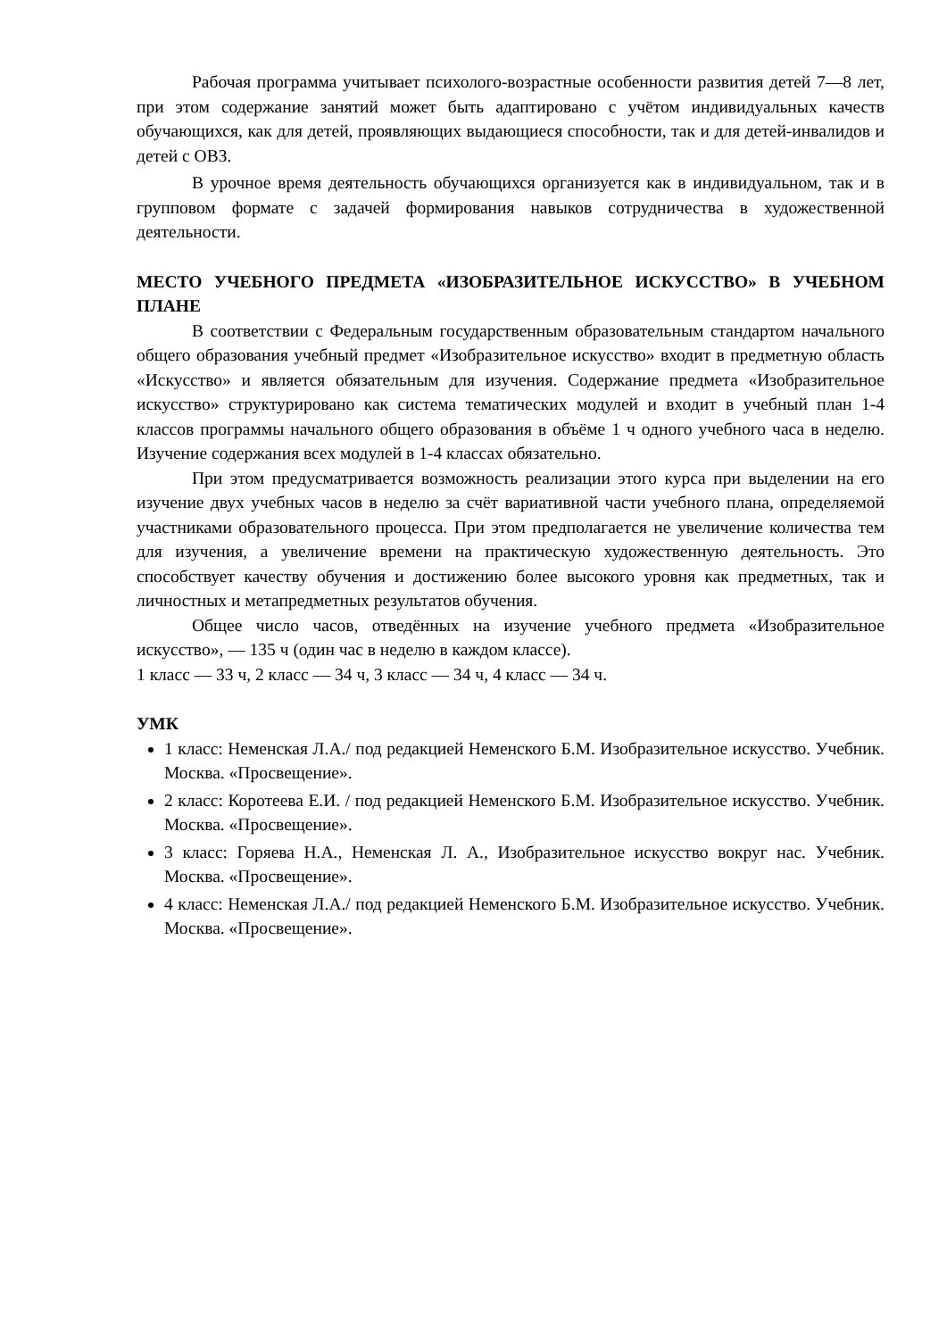Рабочая программа учитывает психолого-возрастные особенности развития детей 7—8 лет, при этом содержание занятий может быть адаптировано с учётом индивидуальных качеств обучающихся, как для детей, проявляющих выдающиеся способности, так и для детей-инвалидов и детей с ОВЗ.
В урочное время деятельность обучающихся организуется как в индивидуальном, так и в групповом формате с задачей формирования навыков сотрудничества в художественной деятельности.
МЕСТО УЧЕБНОГО ПРЕДМЕТА «ИЗОБРАЗИТЕЛЬНОЕ ИСКУССТВО» В УЧЕБНОМ ПЛАНЕ
В соответствии с Федеральным государственным образовательным стандартом начального общего образования учебный предмет «Изобразительное искусство» входит в предметную область «Искусство» и является обязательным для изучения. Содержание предмета «Изобразительное искусство» структурировано как система тематических модулей и входит в учебный план 1-4 классов программы начального общего образования в объёме 1 ч одного учебного часа в неделю. Изучение содержания всех модулей в 1-4 классах обязательно.
При этом предусматривается возможность реализации этого курса при выделении на его изучение двух учебных часов в неделю за счёт вариативной части учебного плана, определяемой участниками образовательного процесса. При этом предполагается не увеличение количества тем для изучения, а увеличение времени на практическую художественную деятельность. Это способствует качеству обучения и достижению более высокого уровня как предметных, так и личностных и метапредметных результатов обучения.
Общее число часов, отведённых на изучение учебного предмета «Изобразительное искусство», — 135 ч (один час в неделю в каждом классе).
1 класс — 33 ч, 2 класс — 34 ч, 3 класс — 34 ч, 4 класс — 34 ч.
УМК
1 класс: Неменская Л.А./ под редакцией Неменского Б.М. Изобразительное искусство. Учебник. Москва. «Просвещение».
2 класс: Коротеева Е.И. / под редакцией Неменского Б.М. Изобразительное искусство. Учебник. Москва. «Просвещение».
3 класс: Горяева Н.А., Неменская Л. А., Изобразительное искусство вокруг нас. Учебник. Москва. «Просвещение».
4 класс: Неменская Л.А./ под редакцией Неменского Б.М. Изобразительное искусство. Учебник. Москва. «Просвещение».